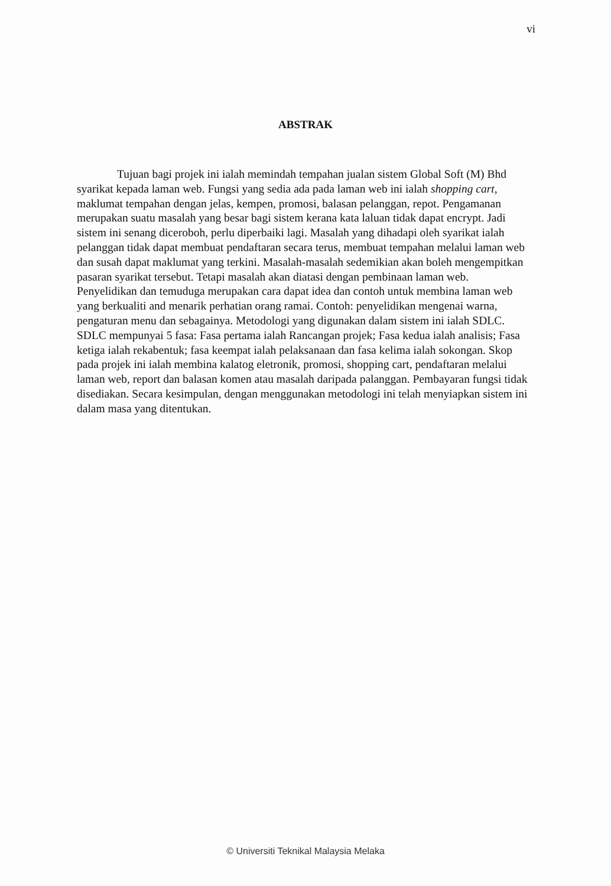vi
ABSTRAK
Tujuan bagi projek ini ialah memindah tempahan jualan sistem Global Soft (M) Bhd syarikat kepada laman web. Fungsi yang sedia ada pada laman web ini ialah shopping cart, maklumat tempahan dengan jelas, kempen, promosi, balasan pelanggan, repot. Pengamanan merupakan suatu masalah yang besar bagi sistem kerana kata laluan tidak dapat encrypt. Jadi sistem ini senang diceroboh, perlu diperbaiki lagi. Masalah yang dihadapi oleh syarikat ialah pelanggan tidak dapat membuat pendaftaran secara terus, membuat tempahan melalui laman web dan susah dapat maklumat yang terkini. Masalah-masalah sedemikian akan boleh mengempitkan pasaran syarikat tersebut. Tetapi masalah akan diatasi dengan pembinaan laman web. Penyelidikan dan temuduga merupakan cara dapat idea dan contoh untuk membina laman web yang berkualiti and menarik perhatian orang ramai. Contoh: penyelidikan mengenai warna, pengaturan menu dan sebagainya. Metodologi yang digunakan dalam sistem ini ialah SDLC. SDLC mempunyai 5 fasa: Fasa pertama ialah Rancangan projek; Fasa kedua ialah analisis; Fasa ketiga ialah rekabentuk; fasa keempat ialah pelaksanaan dan fasa kelima ialah sokongan. Skop pada projek ini ialah membina kalatog eletronik, promosi, shopping cart, pendaftaran melalui laman web, report dan balasan komen atau masalah daripada palanggan. Pembayaran fungsi tidak disediakan. Secara kesimpulan, dengan menggunakan metodologi ini telah menyiapkan sistem ini dalam masa yang ditentukan.
© Universiti Teknikal Malaysia Melaka